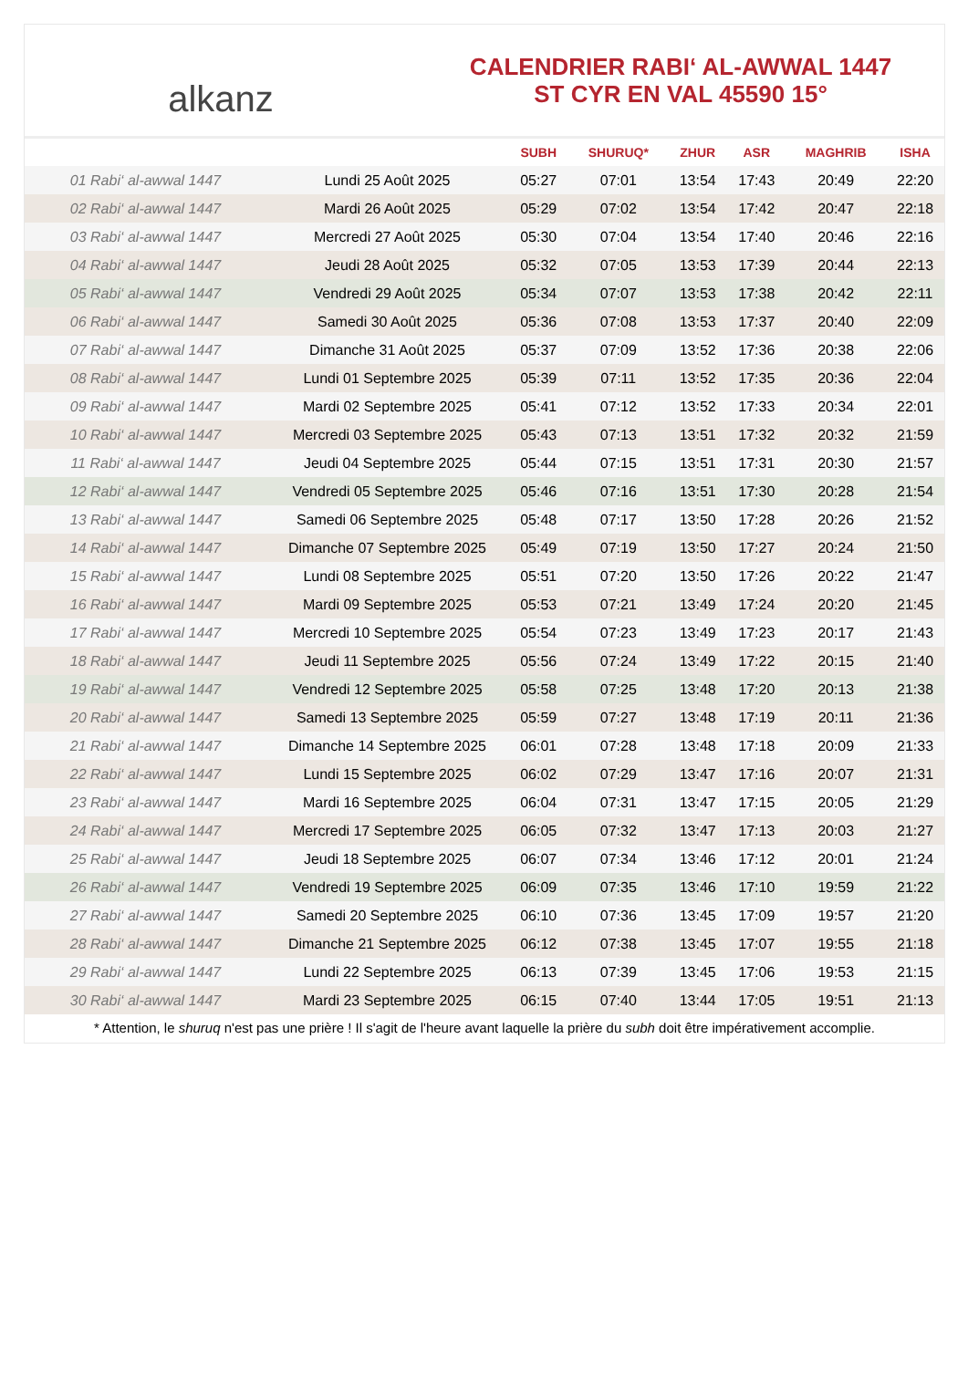alkanz
CALENDRIER RABI‘ AL-AWWAL 1447
ST CYR EN VAL 45590 15°
| | | SUBH | SHURUQ* | ZHUR | ASR | MAGHRIB | ISHA |
| --- | --- | --- | --- | --- | --- | --- | --- |
| 01 Rabi‘ al-awwal 1447 | Lundi 25 Août 2025 | 05:27 | 07:01 | 13:54 | 17:43 | 20:49 | 22:20 |
| 02 Rabi‘ al-awwal 1447 | Mardi 26 Août 2025 | 05:29 | 07:02 | 13:54 | 17:42 | 20:47 | 22:18 |
| 03 Rabi‘ al-awwal 1447 | Mercredi 27 Août 2025 | 05:30 | 07:04 | 13:54 | 17:40 | 20:46 | 22:16 |
| 04 Rabi‘ al-awwal 1447 | Jeudi 28 Août 2025 | 05:32 | 07:05 | 13:53 | 17:39 | 20:44 | 22:13 |
| 05 Rabi‘ al-awwal 1447 | Vendredi 29 Août 2025 | 05:34 | 07:07 | 13:53 | 17:38 | 20:42 | 22:11 |
| 06 Rabi‘ al-awwal 1447 | Samedi 30 Août 2025 | 05:36 | 07:08 | 13:53 | 17:37 | 20:40 | 22:09 |
| 07 Rabi‘ al-awwal 1447 | Dimanche 31 Août 2025 | 05:37 | 07:09 | 13:52 | 17:36 | 20:38 | 22:06 |
| 08 Rabi‘ al-awwal 1447 | Lundi 01 Septembre 2025 | 05:39 | 07:11 | 13:52 | 17:35 | 20:36 | 22:04 |
| 09 Rabi‘ al-awwal 1447 | Mardi 02 Septembre 2025 | 05:41 | 07:12 | 13:52 | 17:33 | 20:34 | 22:01 |
| 10 Rabi‘ al-awwal 1447 | Mercredi 03 Septembre 2025 | 05:43 | 07:13 | 13:51 | 17:32 | 20:32 | 21:59 |
| 11 Rabi‘ al-awwal 1447 | Jeudi 04 Septembre 2025 | 05:44 | 07:15 | 13:51 | 17:31 | 20:30 | 21:57 |
| 12 Rabi‘ al-awwal 1447 | Vendredi 05 Septembre 2025 | 05:46 | 07:16 | 13:51 | 17:30 | 20:28 | 21:54 |
| 13 Rabi‘ al-awwal 1447 | Samedi 06 Septembre 2025 | 05:48 | 07:17 | 13:50 | 17:28 | 20:26 | 21:52 |
| 14 Rabi‘ al-awwal 1447 | Dimanche 07 Septembre 2025 | 05:49 | 07:19 | 13:50 | 17:27 | 20:24 | 21:50 |
| 15 Rabi‘ al-awwal 1447 | Lundi 08 Septembre 2025 | 05:51 | 07:20 | 13:50 | 17:26 | 20:22 | 21:47 |
| 16 Rabi‘ al-awwal 1447 | Mardi 09 Septembre 2025 | 05:53 | 07:21 | 13:49 | 17:24 | 20:20 | 21:45 |
| 17 Rabi‘ al-awwal 1447 | Mercredi 10 Septembre 2025 | 05:54 | 07:23 | 13:49 | 17:23 | 20:17 | 21:43 |
| 18 Rabi‘ al-awwal 1447 | Jeudi 11 Septembre 2025 | 05:56 | 07:24 | 13:49 | 17:22 | 20:15 | 21:40 |
| 19 Rabi‘ al-awwal 1447 | Vendredi 12 Septembre 2025 | 05:58 | 07:25 | 13:48 | 17:20 | 20:13 | 21:38 |
| 20 Rabi‘ al-awwal 1447 | Samedi 13 Septembre 2025 | 05:59 | 07:27 | 13:48 | 17:19 | 20:11 | 21:36 |
| 21 Rabi‘ al-awwal 1447 | Dimanche 14 Septembre 2025 | 06:01 | 07:28 | 13:48 | 17:18 | 20:09 | 21:33 |
| 22 Rabi‘ al-awwal 1447 | Lundi 15 Septembre 2025 | 06:02 | 07:29 | 13:47 | 17:16 | 20:07 | 21:31 |
| 23 Rabi‘ al-awwal 1447 | Mardi 16 Septembre 2025 | 06:04 | 07:31 | 13:47 | 17:15 | 20:05 | 21:29 |
| 24 Rabi‘ al-awwal 1447 | Mercredi 17 Septembre 2025 | 06:05 | 07:32 | 13:47 | 17:13 | 20:03 | 21:27 |
| 25 Rabi‘ al-awwal 1447 | Jeudi 18 Septembre 2025 | 06:07 | 07:34 | 13:46 | 17:12 | 20:01 | 21:24 |
| 26 Rabi‘ al-awwal 1447 | Vendredi 19 Septembre 2025 | 06:09 | 07:35 | 13:46 | 17:10 | 19:59 | 21:22 |
| 27 Rabi‘ al-awwal 1447 | Samedi 20 Septembre 2025 | 06:10 | 07:36 | 13:45 | 17:09 | 19:57 | 21:20 |
| 28 Rabi‘ al-awwal 1447 | Dimanche 21 Septembre 2025 | 06:12 | 07:38 | 13:45 | 17:07 | 19:55 | 21:18 |
| 29 Rabi‘ al-awwal 1447 | Lundi 22 Septembre 2025 | 06:13 | 07:39 | 13:45 | 17:06 | 19:53 | 21:15 |
| 30 Rabi‘ al-awwal 1447 | Mardi 23 Septembre 2025 | 06:15 | 07:40 | 13:44 | 17:05 | 19:51 | 21:13 |
* Attention, le shuruq n'est pas une prière ! Il s'agit de l'heure avant laquelle la prière du subh doit être impérativement accomplie.